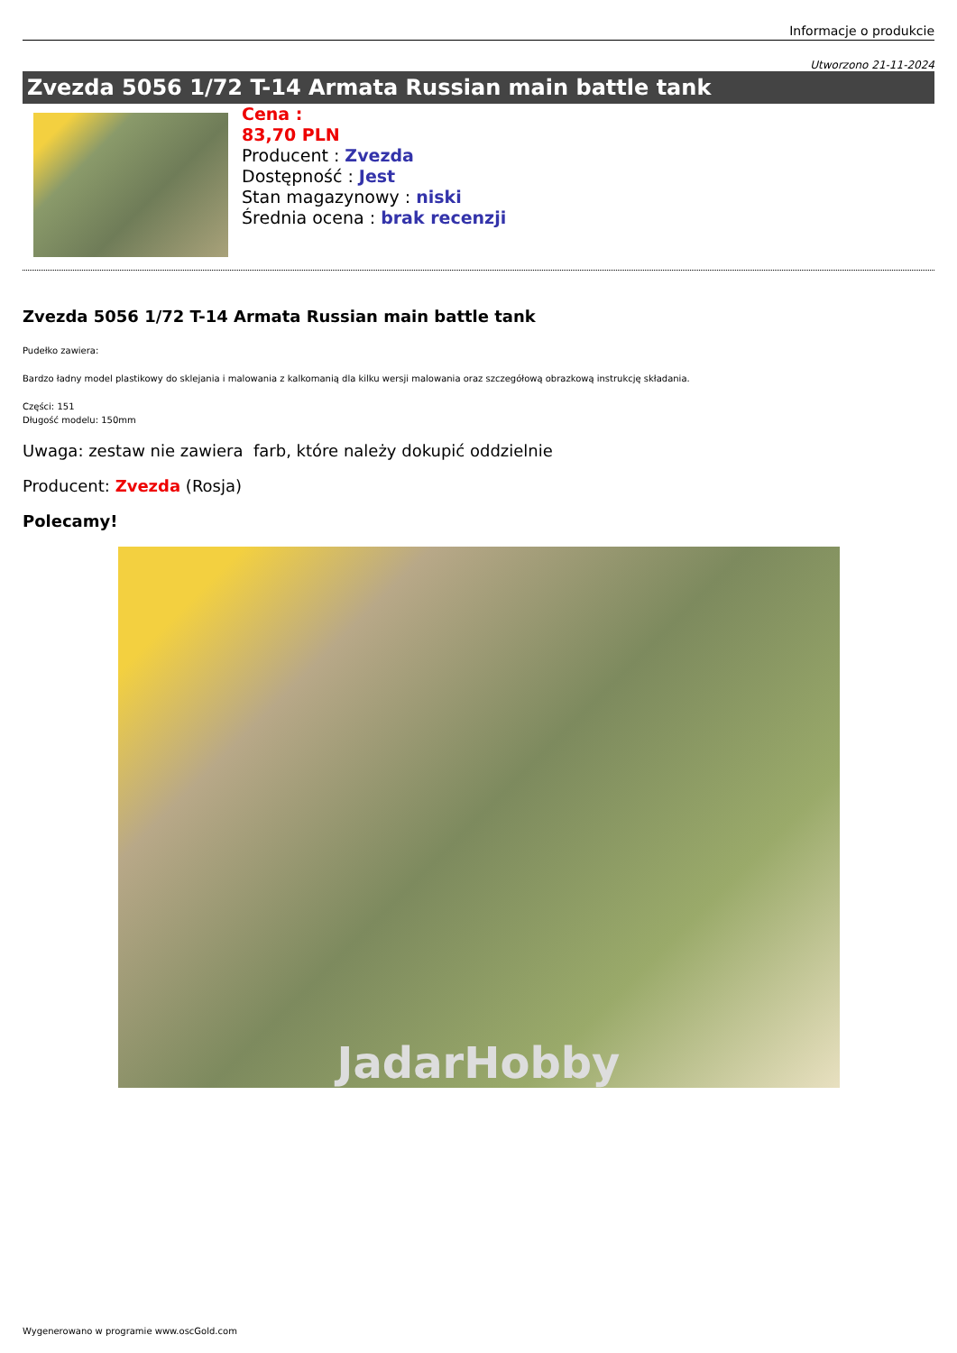Informacje o produkcie
Utworzono 21-11-2024
Zvezda 5056 1/72 T-14 Armata Russian main battle tank
Cena :
83,70 PLN
Producent : Zvezda
Dostępność : Jest
Stan magazynowy : niski
Średnia ocena : brak recenzji
Zvezda 5056 1/72 T-14 Armata Russian main battle tank
Pudełko zawiera:
Bardzo ładny model plastikowy do sklejania i malowania z kalkomanią dla kilku wersji malowania oraz szczegółową obrazkową instrukcję składania.
Części: 151
Długość modelu: 150mm
Uwaga: zestaw nie zawiera farb, które należy dokupić oddzielnie
Producent: Zvezda (Rosja)
Polecamy!
JadarHobby
Wygenerowano w programie www.oscGold.com